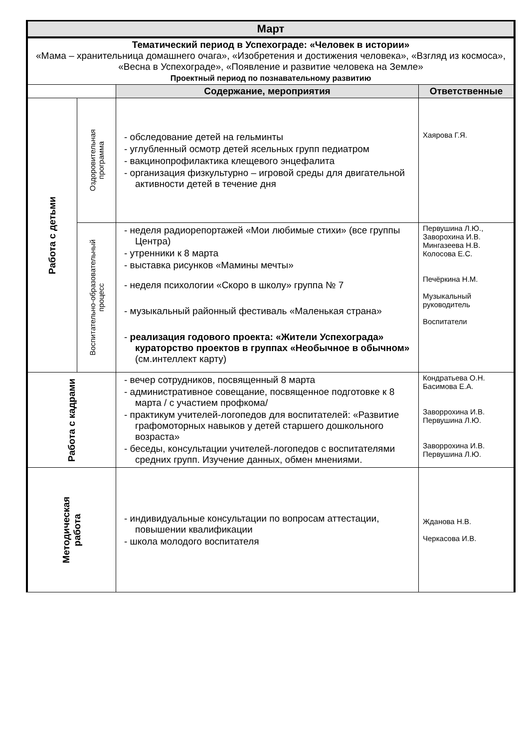| Март | | | |
| --- | --- | --- | --- |
| Тематический период в Успехограде: «Человек в истории» «Мама – хранительница домашнего очага», «Изобретения и достижения человека», «Взгляд из космоса», «Весна в Успехограде», «Появление и развитие человека на Земле» Проектный период по познавательному развитию | | | |
| | | Содержание, мероприятия | Ответственные |
| Работа с детьми | Оздоровительная программа | - обследование детей на гельминты - углубленный осмотр детей ясельных групп педиатром - вакцинопрофилактика клещевого энцефалита - организация физкультурно – игровой среды для двигательной активности детей в течение дня | Хаярова Г.Я. |
| | Воспитательно-образовательный процесс | - неделя радиорепортажей «Мои любимые стихи» (все группы Центра) - утренники к 8 марта - выставка рисунков «Мамины мечты» - неделя психологии «Скоро в школу» группа № 7 - музыкальный районный фестиваль «Маленькая страна» - реализация годового проекта: «Жители Успехограда» кураторство проектов в группах «Необычное в обычном» (см.интеллект карту) | Первушина Л.Ю., Заворохина И.В. Мингазеева Н.В. Колосова Е.С. Печёркина Н.М. Музыкальный руководитель Воспитатели |
| Работа с кадрами | | - вечер сотрудников, посвященный 8 марта - административное совещание, посвященное подготовке к 8 марта / с участием профкома/ - практикум учителей-логопедов для воспитателей: «Развитие графомоторных навыков у детей старшего дошкольного возраста» - беседы, консультации учителей-логопедов с воспитателями средних групп. Изучение данных, обмен мнениями. | Кондратьева О.Н. Басимова Е.А. Заворрохина И.В. Первушина Л.Ю. Заворрохина И.В. Первушина Л.Ю. |
| Методическая работа | | - индивидуальные консультации по вопросам аттестации, повышении квалификации - школа молодого воспитателя | Жданова Н.В. Черкасова И.В. |